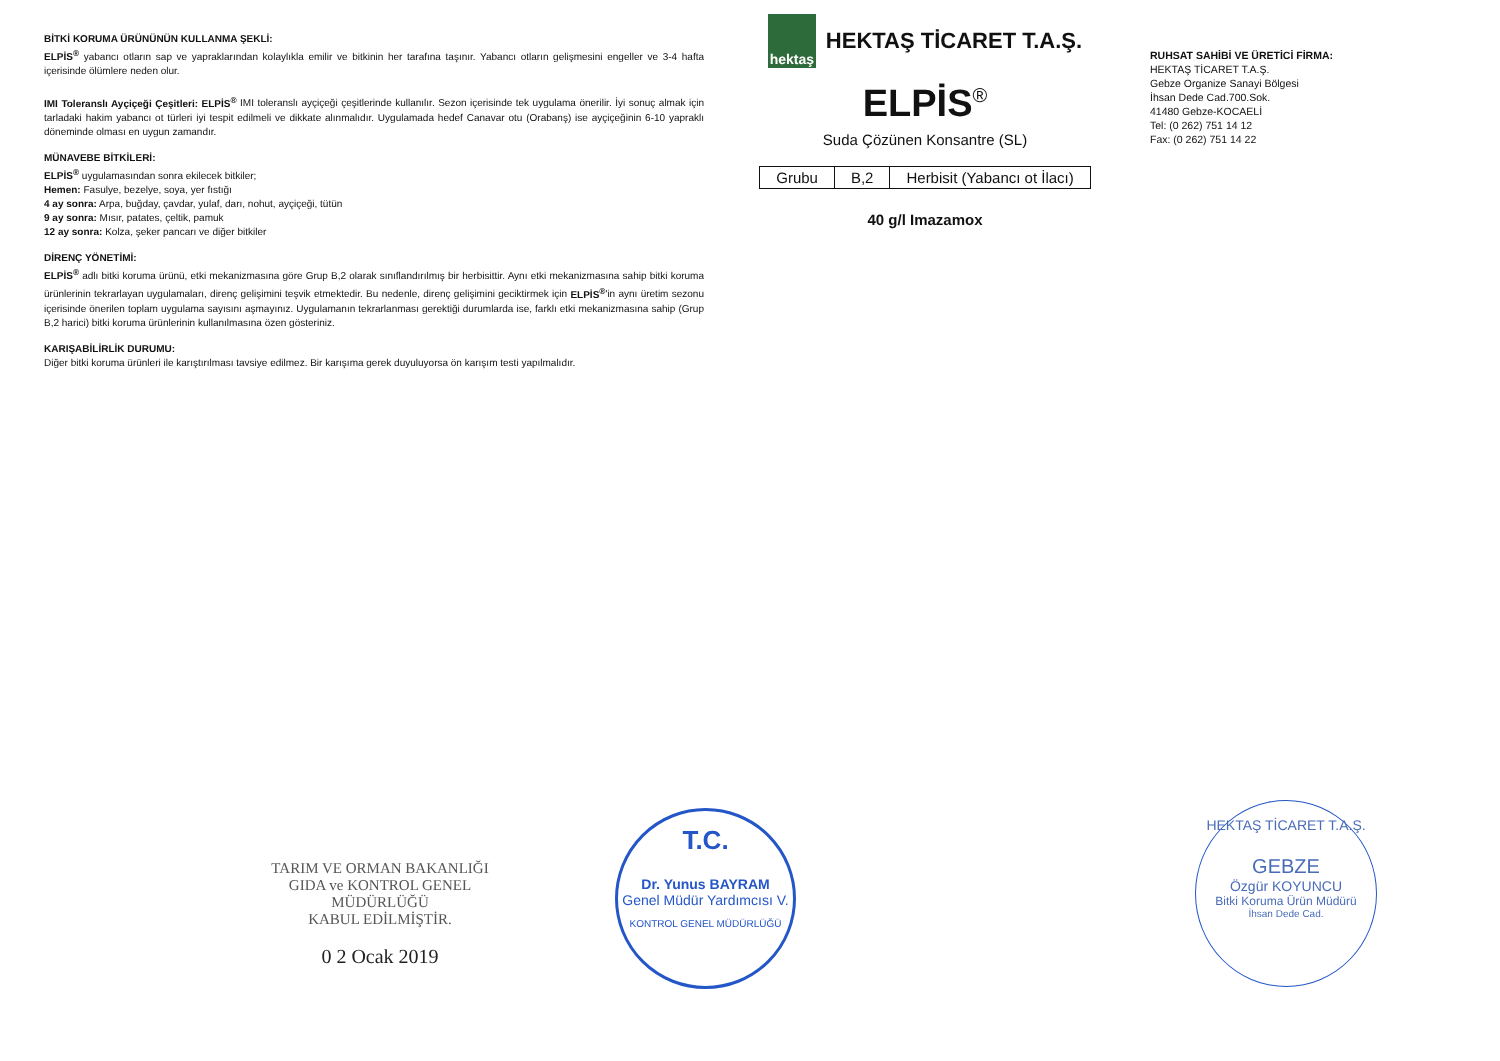BİTKİ KORUMA ÜRÜNÜNÜN KULLANMA ŞEKLİ:
ELPİS<sup>®</sup> yabancı otların sap ve yapraklarından kolaylıkla emilir ve bitkinin her tarafına taşınır. Yabancı otların gelişmesini engeller ve 3-4 hafta içerisinde ölümlere neden olur.
IMI Toleranslı Ayçiçeği Çeşitleri: ELPİS<sup>®</sup> IMI toleranslı ayçiçeği çeşitlerinde kullanılır. Sezon içerisinde tek uygulama önerilir. İyi sonuç almak için tarladaki hakim yabancı ot türleri iyi tespit edilmeli ve dikkate alınmalıdır. Uygulamada hedef Canavar otu (Orabanş) ise ayçiçeğinin 6-10 yapraklı döneminde olması en uygun zamandır.
MÜNAVEBE BİTKİLERİ:
ELPİS<sup>®</sup> uygulamasından sonra ekilecek bitkiler;
Hemen: Fasulye, bezelye, soya, yer fıstığı
4 ay sonra: Arpa, buğday, çavdar, yulaf, darı, nohut, ayçiçeği, tütün
9 ay sonra: Mısır, patates, çeltik, pamuk
12 ay sonra: Kolza, şeker pancarı ve diğer bitkiler
DİRENÇ YÖNETİMİ:
ELPİS<sup>®</sup> adlı bitki koruma ürünü, etki mekanizmasına göre Grup B,2 olarak sınıflandırılmış bir herbisittir. Aynı etki mekanizmasına sahip bitki koruma ürünlerinin tekrarlayan uygulamaları, direnç gelişimini teşvik etmektedir. Bu nedenle, direnç gelişimini geciktirmek için ELPİS<sup>®</sup>'in aynı üretim sezonu içerisinde önerilen toplam uygulama sayısını aşmayınız. Uygulamanın tekrarlanması gerektiği durumlarda ise, farklı etki mekanizmasına sahip (Grup B,2 harici) bitki koruma ürünlerinin kullanılmasına özen gösteriniz.
KARIŞABİLİRLİK DURUMU:
Diğer bitki koruma ürünleri ile karıştırılması tavsiye edilmez. Bir karışıma gerek duyuluyorsa ön karışım testi yapılmalıdır.
hektaş HEKTAŞ TİCARET T.A.Ş.
ELPİS<sup>®</sup>
Suda Çözünen Konsantre (SL)
| Grubu | B,2 | Herbisit (Yabancı ot İlacı) |
40 g/l Imazamox
RUHSAT SAHİBİ VE ÜRETİCİ FİRMA:
HEKTAŞ TİCARET T.A.Ş.
Gebze Organize Sanayi Bölgesi
İhsan Dede Cad.700.Sok.
41480 Gebze-KOCAELİ
Tel: (0 262) 751 14 12
Fax: (0 262) 751 14 22
TARIM VE ORMAN BAKANLIĞI
GIDA ve KONTROL GENEL MÜDÜRLÜĞÜ
KABUL EDİLMİŞTİR.
0 2 Ocak 2019
T.C.
Dr. Yunus BAYRAM
Genel Müdür Yardımcısı V.
KONTROL GENEL MÜDÜRLÜĞÜ
HEKTAŞ TİCARET T.A.Ş.
GEBZE
Özgür KOYUNCU
Bitki Koruma Ürün Müdürü
İhsan Dede Cad.